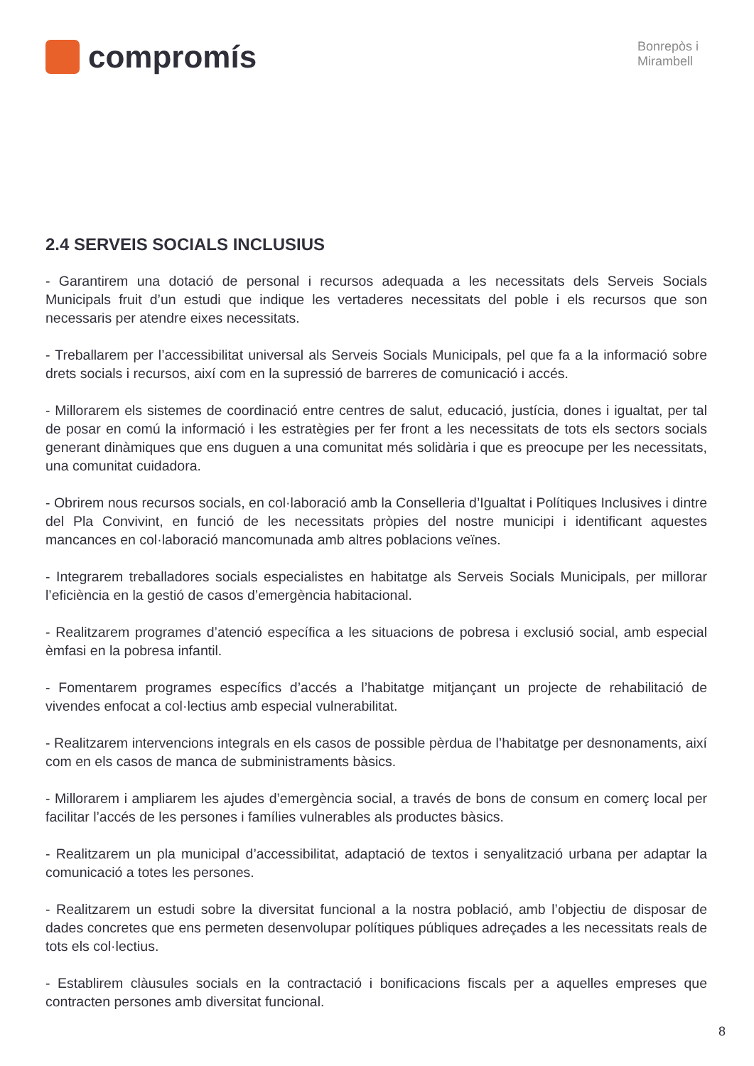compromís
Bonrepòs i
Mirambell
2.4 SERVEIS SOCIALS INCLUSIUS
- Garantirem una dotació de personal i recursos adequada a les necessitats dels Serveis Socials Municipals fruit d’un estudi que indique les vertaderes necessitats del poble i els recursos que son necessaris per atendre eixes necessitats.
- Treballarem per l’accessibilitat universal als Serveis Socials Municipals, pel que fa a la informació sobre drets socials i recursos, així com en la supressió de barreres de comunicació i accés.
- Millorarem els sistemes de coordinació entre centres de salut, educació, justícia, dones i igualtat, per tal de posar en comú la informació i les estratègies per fer front a les necessitats de tots els sectors socials generant dinàmiques que ens duguen a una comunitat més solidària i que es preocupe per les necessitats, una comunitat cuidadora.
- Obrirem nous recursos socials, en col·laboració amb la Conselleria d’Igualtat i Polítiques Inclusives i dintre del Pla Convivint, en funció de les necessitats pròpies del nostre municipi i identificant aquestes mancances en col·laboració mancomunada amb altres poblacions veïnes.
- Integrarem treballadores socials especialistes en habitatge als Serveis Socials Municipals, per millorar l’eficiència en la gestió de casos d’emergència habitacional.
- Realitzarem programes d’atenció específica a les situacions de pobresa i exclusió social, amb especial èmfasi en la pobresa infantil.
- Fomentarem programes específics d’accés a l’habitatge mitjançant un projecte de rehabilitació de vivendes enfocat a col·lectius amb especial vulnerabilitat.
- Realitzarem intervencions integrals en els casos de possible pèrdua de l’habitatge per desnonaments, així com en els casos de manca de subministraments bàsics.
- Millorarem i ampliarem les ajudes d’emergència social, a través de bons de consum en comerç local per facilitar l’accés de les persones i famílies vulnerables als productes bàsics.
- Realitzarem un pla municipal d’accessibilitat, adaptació de textos i senyalització urbana per adaptar la comunicació a totes les persones.
- Realitzarem un estudi sobre la diversitat funcional a la nostra població, amb l’objectiu de disposar de dades concretes que ens permeten desenvolupar polítiques públiques adreçades a les necessitats reals de tots els col·lectius.
- Establirem clàusules socials en la contractació i bonificacions fiscals per a aquelles empreses que contracten persones amb diversitat funcional.
8